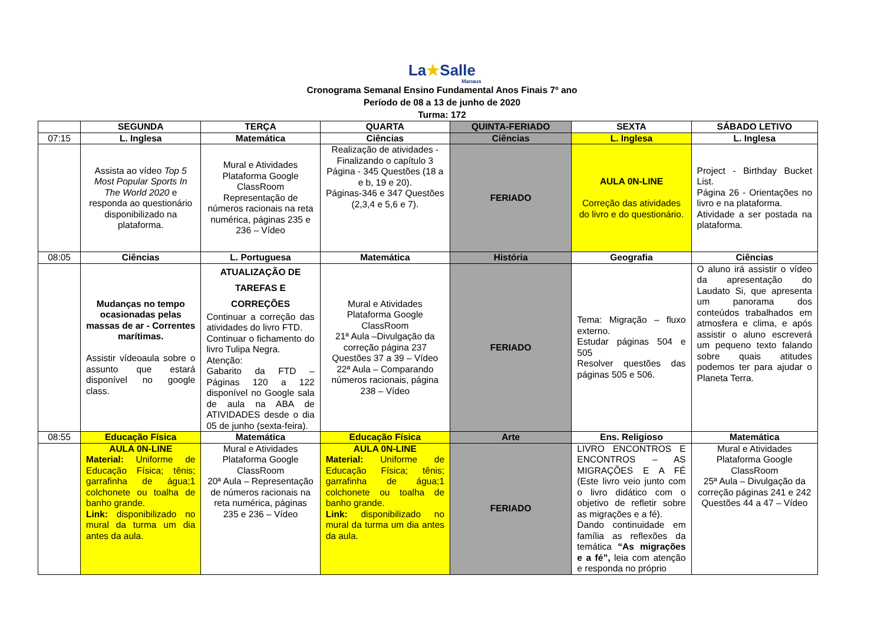La★Salle
Manaus
Cronograma Semanal Ensino Fundamental Anos Finais 7º ano
Período de 08 a 13 de junho de 2020
Turma: 172
| | SEGUNDA | TERÇA | QUARTA | QUINTA-FERIADO | SEXTA | SÁBADO LETIVO |
| --- | --- | --- | --- | --- | --- | --- |
| 07:15 | L. Inglesa | Matemática | Ciências | Ciências | L. Inglesa | L. Inglesa |
| | Assista ao vídeo Top 5 Most Popular Sports In The World 2020 e responda ao questionário disponibilizado na plataforma. | Mural e Atividades Plataforma Google ClassRoom Representação de números racionais na reta numérica, páginas 235 e 236 – Vídeo | Realização de atividades - Finalizando o capítulo 3 Página - 345 Questões (18 a e b, 19 e 20). Páginas-346 e 347 Questões (2,3,4 e 5,6 e 7). | FERIADO | AULA 0N-LINE Correção das atividades do livro e do questionário. | Project - Birthday Bucket List. Página 26 - Orientações no livro e na plataforma. Atividade a ser postada na plataforma. |
| 08:05 | Ciências | L. Portuguesa | Matemática | História | Geografia | Ciências |
| | Mudanças no tempo ocasionadas pelas massas de ar - Correntes marítimas. Assistir vídeoaula sobre o assunto que estará disponível no google class. | ATUALIZAÇÃO DE TAREFAS E CORREÇÕES Continuar a correção das atividades do livro FTD. Continuar o fichamento do livro Tulipa Negra. Atenção: Gabarito da FTD – Páginas 120 a 122 disponível no Google sala de aula na ABA de ATIVIDADES desde o dia 05 de junho (sexta-feira). | Mural e Atividades Plataforma Google ClassRoom 21ª Aula –Divulgação da correção página 237 Questões 37 a 39 – Vídeo 22ª Aula – Comparando números racionais, página 238 – Vídeo | FERIADO | Tema: Migração – fluxo externo. Estudar páginas 504 e 505 Resolver questões das páginas 505 e 506. | O aluno irá assistir o vídeo da apresentação do Laudato Si, que apresenta um panorama dos conteúdos trabalhados em atmosfera e clima, e após assistir o aluno escreverá um pequeno texto falando sobre quais atitudes podemos ter para ajudar o Planeta Terra. |
| 08:55 | Educação Física | Matemática | Educação Física | Arte | Ens. Religioso | Matemática |
| | AULA 0N-LINE Material: Uniforme de Educação Física; tênis; garrafinha de água;1 colchonete ou toalha de banho grande. Link: disponibilizado no mural da turma um dia antes da aula. | Mural e Atividades Plataforma Google ClassRoom 20ª Aula – Representação de números racionais na reta numérica, páginas 235 e 236 – Vídeo | AULA 0N-LINE Material: Uniforme de Educação Física; tênis; garrafinha de água;1 colchonete ou toalha de banho grande. Link: disponibilizado no mural da turma um dia antes da aula. | FERIADO | LIVRO ENCONTROS E ENCONTROS – AS MIGRAÇÕES E A FÉ (Este livro veio junto com o livro didático com o objetivo de refletir sobre as migrações e a fé). Dando continuidade em família as reflexões da temática “As migrações e a fé”, leia com atenção e responda no próprio | Mural e Atividades Plataforma Google ClassRoom 25ª Aula – Divulgação da correção páginas 241 e 242 Questões 44 a 47 – Vídeo |